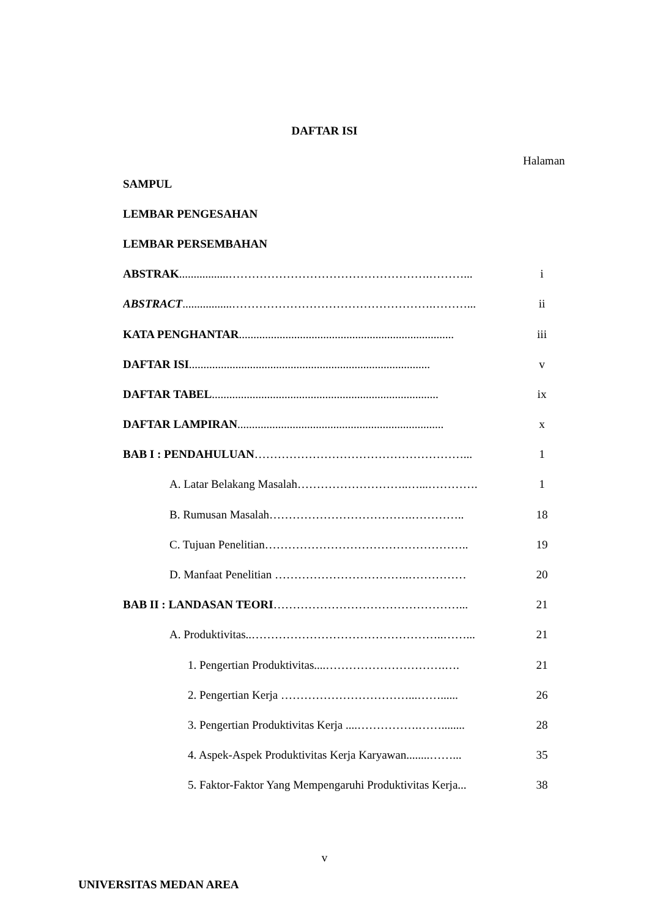DAFTAR ISI
Halaman
SAMPUL
LEMBAR PENGESAHAN
LEMBAR PERSEMBAHAN
ABSTRAK.................…………………………………………….………... i
ABSTRACT.................…………………………………………….………... ii
KATA PENGHANTAR.......................................................................... iii
DAFTAR ISI................................................................................... v
DAFTAR TABEL.............................................................................. ix
DAFTAR LAMPIRAN....................................................................... x
BAB I : PENDAHULUAN………………………………………………... 1
A. Latar Belakang Masalah………………………..…...…………. 1
B. Rumusan Masalah……………………………….………….. 18
C. Tujuan Penelitian…………………………………………….. 19
D. Manfaat Penelitian ……………………………..…………… 20
BAB II : LANDASAN TEORI…………………………………………... 21
A. Produktivitas..…………………………………………..……... 21
1. Pengertian Produktivitas....………………………….…. 21
2. Pengertian Kerja ……………………………...……...... 26
3. Pengertian Produktivitas Kerja ....…………….……........ 28
4. Aspek-Aspek Produktivitas Kerja Karyawan........……... 35
5. Faktor-Faktor Yang Mempengaruhi Produktivitas Kerja... 38
v
UNIVERSITAS MEDAN AREA